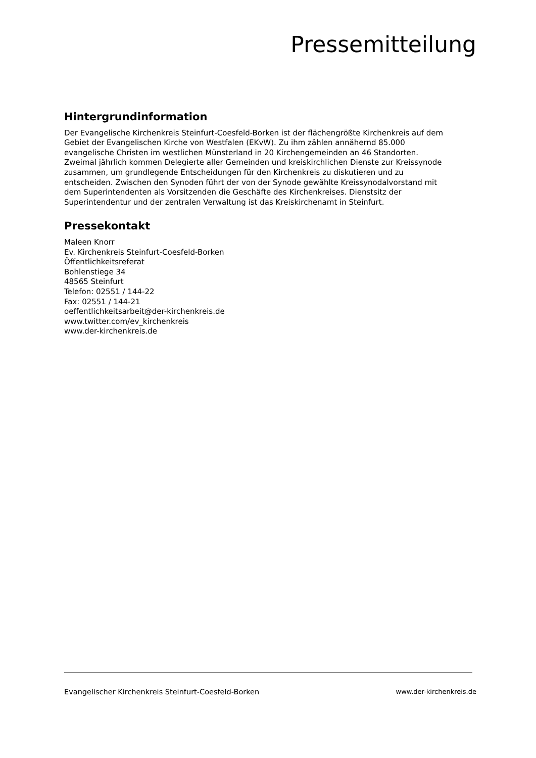Pressemitteilung
Hintergrundinformation
Der Evangelische Kirchenkreis Steinfurt-Coesfeld-Borken ist der flächengrößte Kirchenkreis auf dem Gebiet der Evangelischen Kirche von Westfalen (EKvW). Zu ihm zählen annähernd 85.000 evangelische Christen im westlichen Münsterland in 20 Kirchengemeinden an 46 Standorten. Zweimal jährlich kommen Delegierte aller Gemeinden und kreiskirchlichen Dienste zur Kreissynode zusammen, um grundlegende Entscheidungen für den Kirchenkreis zu diskutieren und zu entscheiden. Zwischen den Synoden führt der von der Synode gewählte Kreissynodalvorstand mit dem Superintendenten als Vorsitzenden die Geschäfte des Kirchenkreises. Dienstsitz der Superintendentur und der zentralen Verwaltung ist das Kreiskirchenamt in Steinfurt.
Pressekontakt
Maleen Knorr
Ev. Kirchenkreis Steinfurt-Coesfeld-Borken
Öffentlichkeitsreferat
Bohlenstiege 34
48565 Steinfurt
Telefon: 02551 / 144-22
Fax: 02551 / 144-21
oeffentlichkeitsarbeit@der-kirchenkreis.de
www.twitter.com/ev_kirchenkreis
www.der-kirchenkreis.de
Evangelischer Kirchenkreis Steinfurt-Coesfeld-Borken www.der-kirchenkreis.de